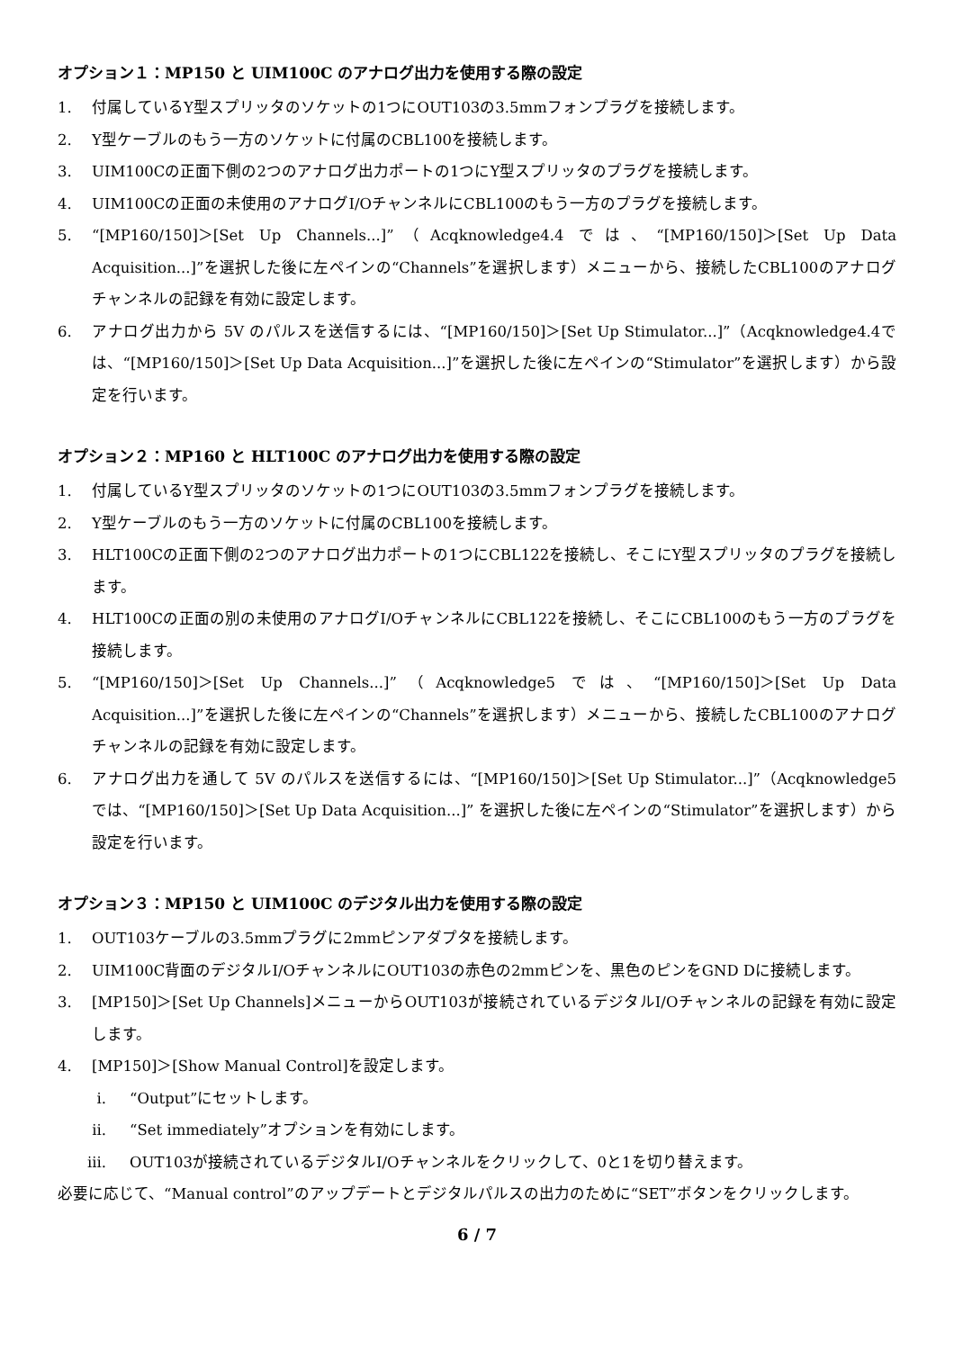オプション１：MP150 と UIM100C のアナログ出力を使用する際の設定
1. 付属しているY型スプリッタのソケットの1つにOUT103の3.5mmフォンプラグを接続します。
2. Y型ケーブルのもう一方のソケットに付属のCBL100を接続します。
3. UIM100Cの正面下側の2つのアナログ出力ポートの1つにY型スプリッタのプラグを接続します。
4. UIM100Cの正面の未使用のアナログI/OチャンネルにCBL100のもう一方のプラグを接続します。
5. “[MP160/150]＞[Set Up Channels...]”（Acqknowledge4.4 では、“[MP160/150]＞[Set Up Data Acquisition...]”を選択した後に左ペインの“Channels”を選択します）メニューから、接続したCBL100のアナログチャンネルの記録を有効に設定します。
6. アナログ出力から 5V のパルスを送信するには、“[MP160/150]＞[Set Up Stimulator...]”（Acqknowledge4.4では、“[MP160/150]＞[Set Up Data Acquisition...]”を選択した後に左ペインの“Stimulator”を選択します）から設定を行います。
オプション２：MP160 と HLT100C のアナログ出力を使用する際の設定
1. 付属しているY型スプリッタのソケットの1つにOUT103の3.5mmフォンプラグを接続します。
2. Y型ケーブルのもう一方のソケットに付属のCBL100を接続します。
3. HLT100Cの正面下側の2つのアナログ出力ポートの1つにCBL122を接続し、そこにY型スプリッタのプラグを接続します。
4. HLT100Cの正面の別の未使用のアナログI/OチャンネルにCBL122を接続し、そこにCBL100のもう一方のプラグを接続します。
5. “[MP160/150]＞[Set Up Channels...]”（Acqknowledge5 では、“[MP160/150]＞[Set Up Data Acquisition...]”を選択した後に左ペインの“Channels”を選択します）メニューから、接続したCBL100のアナログチャンネルの記録を有効に設定します。
6. アナログ出力を通して 5V のパルスを送信するには、“[MP160/150]＞[Set Up Stimulator...]”（Acqknowledge5 では、“[MP160/150]＞[Set Up Data Acquisition...]” を選択した後に左ペインの“Stimulator”を選択します）から設定を行います。
オプション３：MP150 と UIM100C のデジタル出力を使用する際の設定
1. OUT103ケーブルの3.5mmプラグに2mmピンアダプタを接続します。
2. UIM100C背面のデジタルI/OチャンネルにOUT103の赤色の2mmピンを、黒色のピンをGND Dに接続します。
3. [MP150]＞[Set Up Channels]メニューからOUT103が接続されているデジタルI/Oチャンネルの記録を有効に設定します。
4. [MP150]＞[Show Manual Control]を設定します。
i. “Output”にセットします。
ii. “Set immediately”オプションを有効にします。
iii. OUT103が接続されているデジタルI/Oチャンネルをクリックして、0と1を切り替えます。
必要に応じて、“Manual control”のアップデートとデジタルパルスの出力のために“SET”ボタンをクリックします。
6 / 7